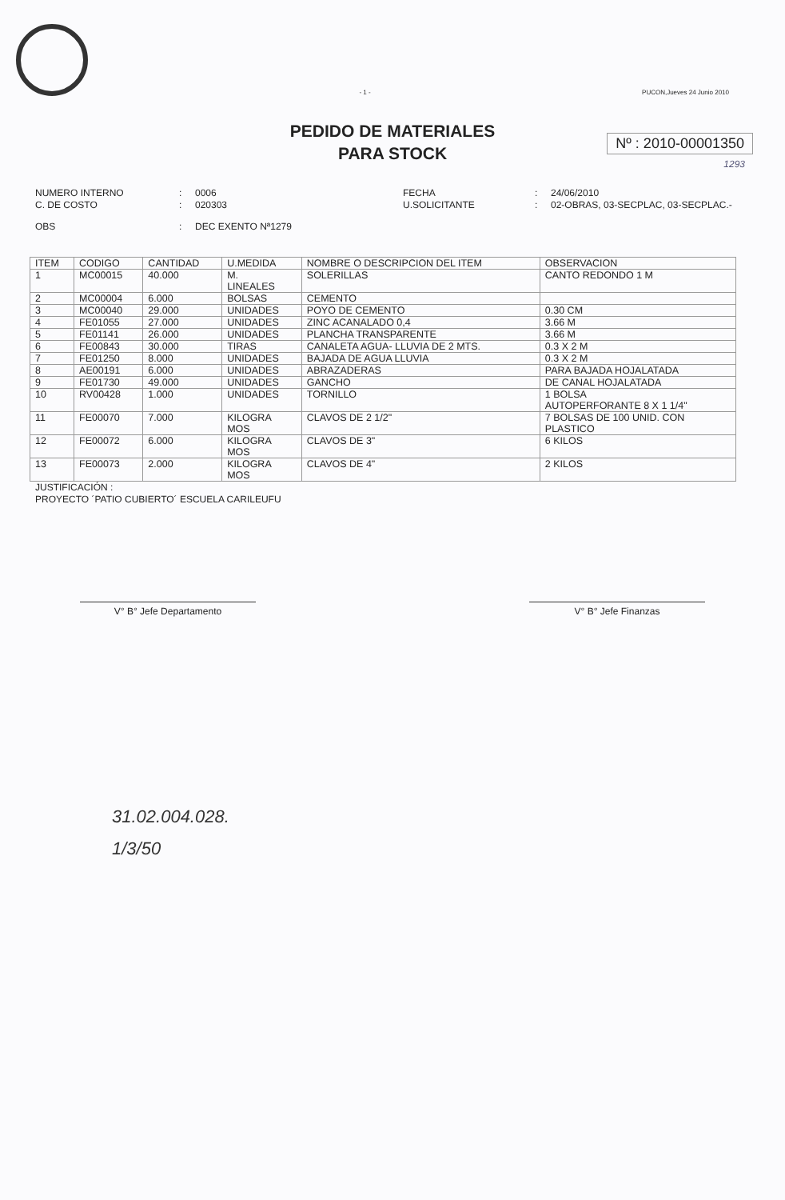- 1 -
PUCON,Jueves 24 Junio 2010
PEDIDO DE MATERIALES
PARA STOCK
Nº : 2010-00001350
1293
NUMERO INTERNO
:
0006
FECHA
:
24/06/2010
C. DE COSTO
:
020303
U.SOLICITANTE
:
02-OBRAS, 03-SECPLAC, 03-SECPLAC.-
OBS
:
DEC EXENTO Nª1279
| ITEM | CODIGO | CANTIDAD | U.MEDIDA | NOMBRE O DESCRIPCION DEL ITEM | OBSERVACION |
| --- | --- | --- | --- | --- | --- |
| 1 | MC00015 | 40.000 | M. LINEALES | SOLERILLAS | CANTO REDONDO 1 M |
| 2 | MC00004 | 6.000 | BOLSAS | CEMENTO | |
| 3 | MC00040 | 29.000 | UNIDADES | POYO DE CEMENTO | 0.30 CM |
| 4 | FE01055 | 27.000 | UNIDADES | ZINC ACANALADO 0,4 | 3.66 M |
| 5 | FE01141 | 26.000 | UNIDADES | PLANCHA TRANSPARENTE | 3.66 M |
| 6 | FE00843 | 30.000 | TIRAS | CANALETA AGUA- LLUVIA DE 2 MTS. | 0.3 X 2 M |
| 7 | FE01250 | 8.000 | UNIDADES | BAJADA DE AGUA LLUVIA | 0.3 X 2 M |
| 8 | AE00191 | 6.000 | UNIDADES | ABRAZADERAS | PARA BAJADA HOJALATADA |
| 9 | FE01730 | 49.000 | UNIDADES | GANCHO | DE CANAL HOJALATADA |
| 10 | RV00428 | 1.000 | UNIDADES | TORNILLO | 1 BOLSA AUTOPERFORANTE 8 X 1 1/4" |
| 11 | FE00070 | 7.000 | KILOGRA MOS | CLAVOS DE 2 1/2" | 7 BOLSAS DE 100 UNID. CON PLASTICO |
| 12 | FE00072 | 6.000 | KILOGRA MOS | CLAVOS DE 3" | 6 KILOS |
| 13 | FE00073 | 2.000 | KILOGRA MOS | CLAVOS DE 4" | 2 KILOS |
JUSTIFICACIÓN :
PROYECTO ´PATIO CUBIERTO´ ESCUELA CARILEUFU
V° B° Jefe Departamento V° B° Jefe Finanzas
31.02.004.028.
1/3/50